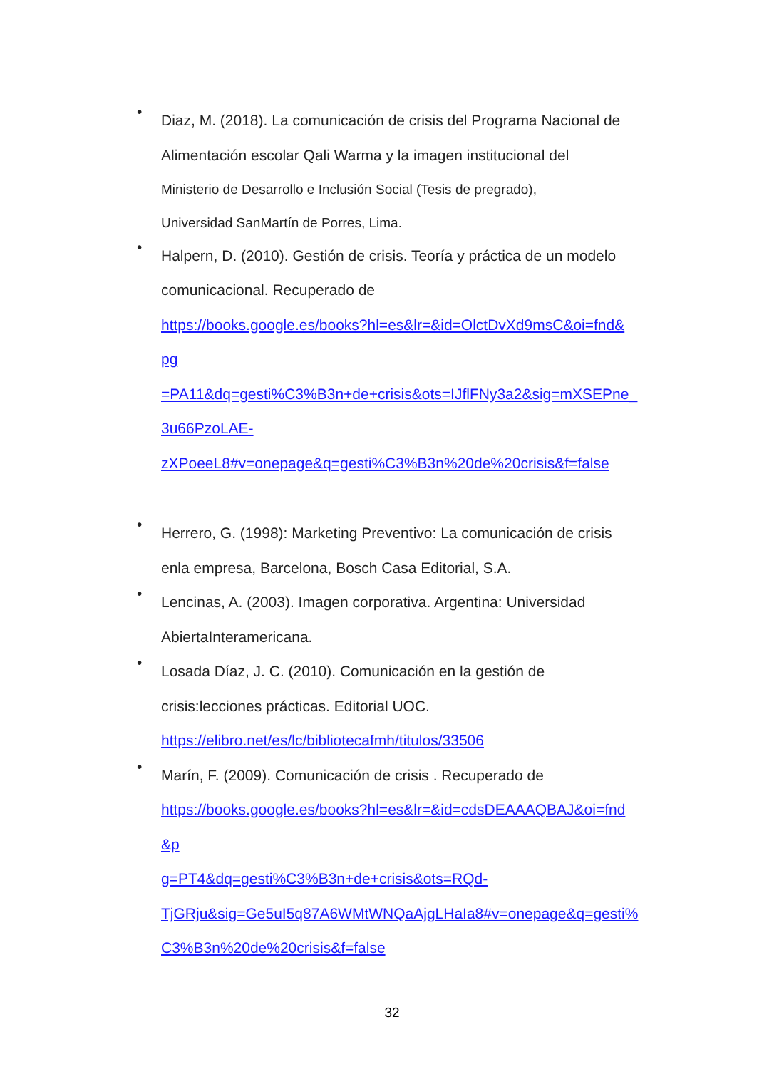•
Diaz, M. (2018). La comunicación de crisis del Programa Nacional de
Alimentación escolar Qali Warma y la imagen institucional del
Ministerio de Desarrollo e Inclusión Social (Tesis de pregrado),
Universidad SanMartín de Porres, Lima.
•
Halpern, D. (2010). Gestión de crisis. Teoría y práctica de un modelo
comunicacional. Recuperado de
https://books.google.es/books?hl=es&lr=&id=OlctDvXd9msC&oi=fnd&
pg
=PA11&dq=gesti%C3%B3n+de+crisis&ots=IJflFNy3a2&sig=mXSEPne_
3u66PzoLAE-
zXPoeeL8#v=onepage&q=gesti%C3%B3n%20de%20crisis&f=false
•
Herrero, G. (1998): Marketing Preventivo: La comunicación de crisis
enla empresa, Barcelona, Bosch Casa Editorial, S.A.
•
Lencinas, A. (2003). Imagen corporativa. Argentina: Universidad
AbiertaInteramericana.
•
Losada Díaz, J. C. (2010). Comunicación en la gestión de
crisis:lecciones prácticas. Editorial UOC.
https://elibro.net/es/lc/bibliotecafmh/titulos/33506
•
Marín, F. (2009). Comunicación de crisis . Recuperado de
https://books.google.es/books?hl=es&lr=&id=cdsDEAAAQBAJ&oi=fnd
&p
g=PT4&dq=gesti%C3%B3n+de+crisis&ots=RQd-
TjGRju&sig=Ge5uI5q87A6WMtWNQaAjgLHaIa8#v=onepage&q=gesti%
C3%B3n%20de%20crisis&f=false
32